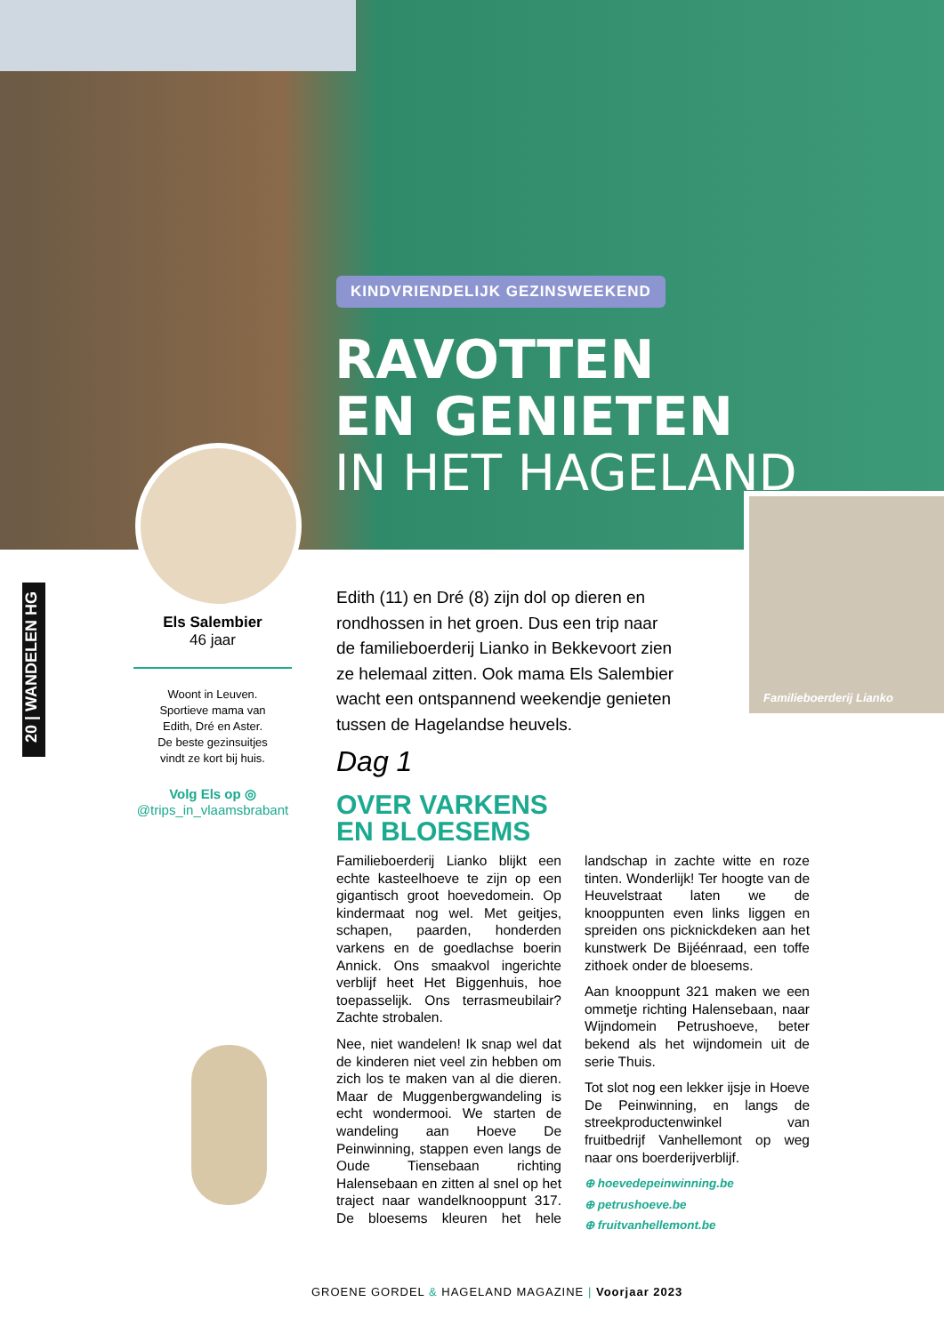KINDVRIENDELIJK GEZINSWEEKEND
RAVOTTEN
EN GENIETEN
IN HET HAGELAND
Familieboerderij Lianko
20 | WANDELEN HG
Els Salembier
46 jaar
Woont in Leuven.
Sportieve mama van
Edith, Dré en Aster.
De beste gezinsuitjes
vindt ze kort bij huis.
Volg Els op ◎
@trips_in_vlaamsbrabant
Edith (11) en Dré (8) zijn dol op dieren en rondhossen in het groen. Dus een trip naar de familieboerderij Lianko in Bekkevoort zien ze helemaal zitten. Ook mama Els Salembier wacht een ontspannend weekendje genieten tussen de Hagelandse heuvels.
Dag 1
OVER VARKENS
EN BLOESEMS
Familieboerderij Lianko blijkt een echte kasteelhoeve te zijn op een gigantisch groot hoevedomein. Op kindermaat nog wel. Met geitjes, schapen, paarden, honderden varkens en de goedlachse boerin Annick. Ons smaakvol ingerichte verblijf heet Het Biggenhuis, hoe toepasselijk. Ons terrasmeubilair? Zachte strobalen.
Nee, niet wandelen! Ik snap wel dat de kinderen niet veel zin hebben om zich los te maken van al die dieren. Maar de Muggenbergwandeling is echt wondermooi. We starten de wandeling aan Hoeve De Peinwinning, stappen even langs de Oude Tiensebaan richting Halensebaan en zitten al snel op het traject naar wandelknooppunt 317. De bloesems kleuren het hele landschap in zachte witte en roze tinten. Wonderlijk! Ter hoogte van de Heuvelstraat laten we de knooppunten even links liggen en spreiden ons picknickdeken aan het kunstwerk De Bijéénraad, een toffe zithoek onder de bloesems.
Aan knooppunt 321 maken we een ommetje richting Halensebaan, naar Wijndomein Petrushoeve, beter bekend als het wijndomein uit de serie Thuis.
Tot slot nog een lekker ijsje in Hoeve De Peinwinning, en langs de streekproductenwinkel van fruitbedrijf Vanhellemont op weg naar ons boerderijverblijf.
⊕ hoevedepeinwinning.be
⊕ petrushoeve.be
⊕ fruitvanhellemont.be
GROENE GORDEL & HAGELAND MAGAZINE | Voorjaar 2023